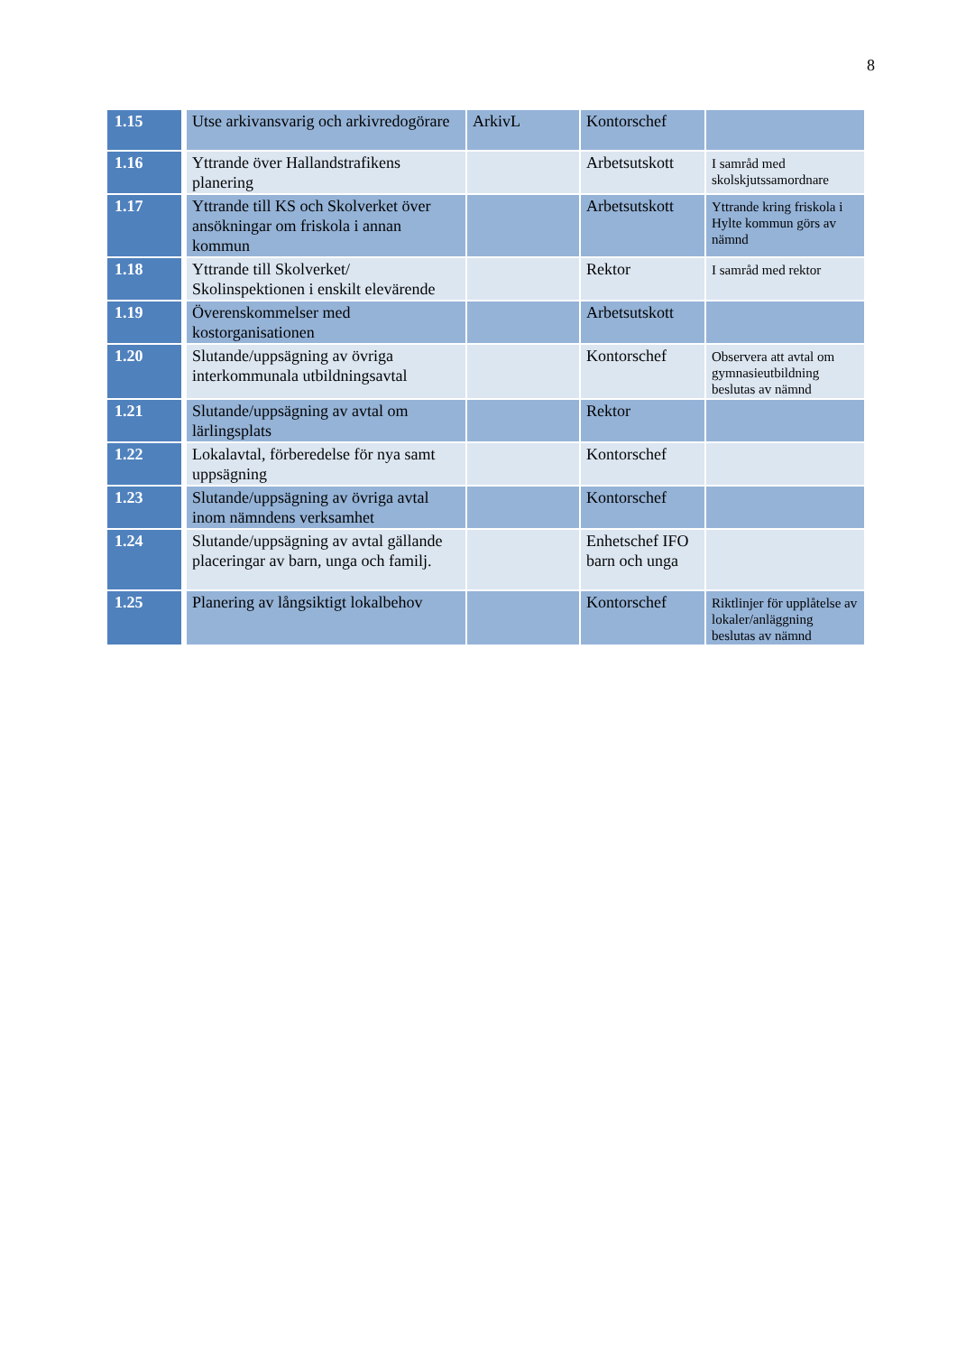8
| 1.15 | Utse arkivansvarig och arkivredogörare | ArkivL | Kontorschef | |
| 1.16 | Yttrande över Hallandstrafikens planering | | Arbetsutskott | I samråd med skolskjutssamordnare |
| 1.17 | Yttrande till KS och Skolverket över ansökningar om friskola i annan kommun | | Arbetsutskott | Yttrande kring friskola i Hylte kommun görs av nämnd |
| 1.18 | Yttrande till Skolverket/ Skolinspektionen i enskilt elevärende | | Rektor | I samråd med rektor |
| 1.19 | Överenskommelser med kostorganisationen | | Arbetsutskott | |
| 1.20 | Slutande/uppsägning av övriga interkommunala utbildningsavtal | | Kontorschef | Observera att avtal om gymnasieutbildning beslutas av nämnd |
| 1.21 | Slutande/uppsägning av avtal om lärlingsplats | | Rektor | |
| 1.22 | Lokalavtal, förberedelse för nya samt uppsägning | | Kontorschef | |
| 1.23 | Slutande/uppsägning av övriga avtal inom nämndens verksamhet | | Kontorschef | |
| 1.24 | Slutande/uppsägning av avtal gällande placeringar av barn, unga och familj. | | Enhetschef IFO barn och unga | |
| 1.25 | Planering av långsiktigt lokalbehov | | Kontorschef | Riktlinjer för upplåtelse av lokaler/anläggning beslutas av nämnd |